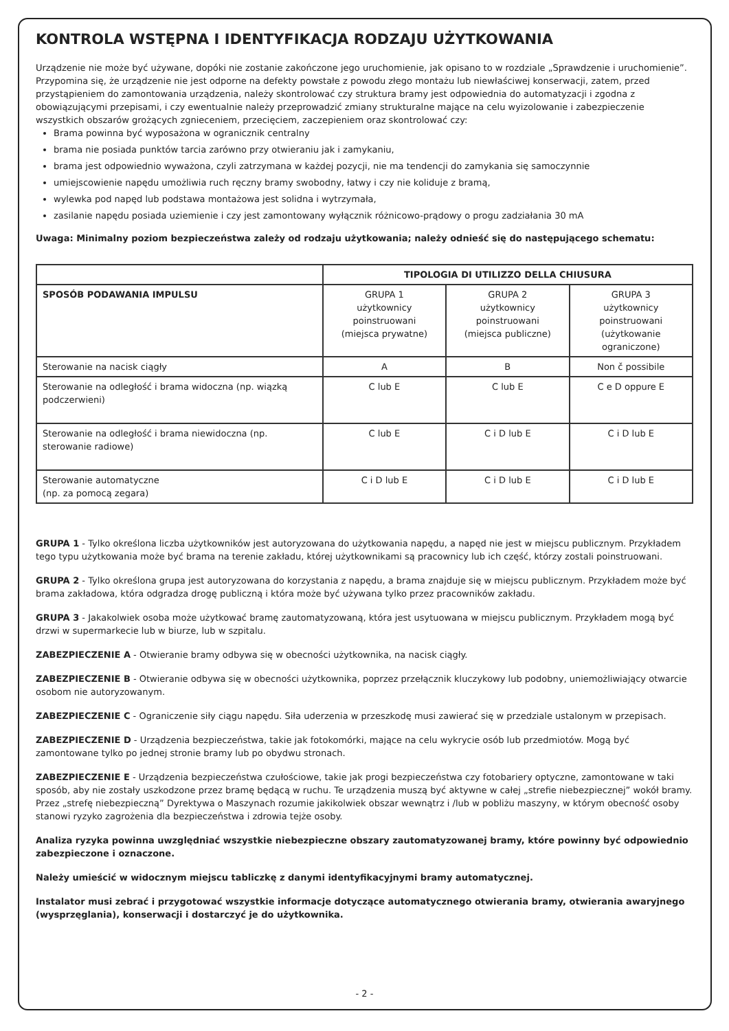KONTROLA WSTĘPNA I IDENTYFIKACJA RODZAJU UŻYTKOWANIA
Urządzenie nie może być używane, dopóki nie zostanie zakończone jego uruchomienie, jak opisano to w rozdziale „Sprawdzenie i uruchomienie”.
Przypomina się, że urządzenie nie jest odporne na defekty powstałe z powodu złego montażu lub niewłaściwej konserwacji, zatem, przed przystąpieniem do zamontowania urządzenia, należy skontrolować czy struktura bramy jest odpowiednia do automatyzacji i zgodna z obowiązującymi przepisami, i czy ewentualnie należy przeprowadzić zmiany strukturalne mające na celu wyizolowanie i zabezpieczenie wszystkich obszarów grożących zgnieceniem, przecięciem, zaczepieniem oraz skontrolować czy:
Brama powinna być wyposażona w ogranicznik centralny
brama nie posiada punktów tarcia zarówno przy otwieraniu jak i zamykaniu,
brama jest odpowiednio wyważona, czyli zatrzymana w każdej pozycji, nie ma tendencji do zamykania się samoczynnie
umiejscowienie napędu umożliwia ruch ręczny bramy swobodny, łatwy i czy nie koliduje z bramą,
wylewka pod napęd lub podstawa montażowa jest solidna i wytrzymała,
zasilanie napędu posiada uziemienie i czy jest zamontowany wyłącznik różnicowo-prądowy o progu zadziałania 30 mA
Uwaga: Minimalny poziom bezpieczeństwa zależy od rodzaju użytkowania; należy odnieść się do następującego schematu:
| | TIPOLOGIA DI UTILIZZO DELLA CHIUSURA | | |
| --- | --- | --- | --- |
| SPOSÓB PODAWANIA IMPULSU | GRUPA 1 użytkownicy poinstruowani (miejsca prywatne) | GRUPA 2 użytkownicy poinstruowani (miejsca publiczne) | GRUPA 3 użytkownicy poinstruowani (użytkowanie ograniczone) |
| Sterowanie na nacisk ciągły | A | B | Non č possibile |
| Sterowanie na odległość i brama widoczna (np. wiązką podczerwieni) | C lub E | C lub E | C e D oppure E |
| Sterowanie na odległość i brama niewidoczna (np. sterowanie radiowe) | C lub E | C i D lub E | C i D lub E |
| Sterowanie automatyczne (np. za pomocą zegara) | C i D lub E | C i D lub E | C i D lub E |
GRUPA 1 - Tylko określona liczba użytkowników jest autoryzowana do użytkowania napędu, a napęd nie jest w miejscu publicznym. Przykładem tego typu użytkowania może być brama na terenie zakładu, której użytkownikami są pracownicy lub ich część, którzy zostali poinstruowani.
GRUPA 2 - Tylko określona grupa jest autoryzowana do korzystania z napędu, a brama znajduje się w miejscu publicznym. Przykładem może być brama zakładowa, która odgradza drogę publiczną i która może być używana tylko przez pracowników zakładu.
GRUPA 3 - Jakakolwiek osoba może użytkować bramę zautomatyzowaną, która jest usytuowana w miejscu publicznym. Przykładem mogą być drzwi w supermarkecie lub w biurze, lub w szpitalu.
ZABEZPIECZENIE A - Otwieranie bramy odbywa się w obecności użytkownika, na nacisk ciągły.
ZABEZPIECZENIE B - Otwieranie odbywa się w obecności użytkownika, poprzez przełącznik kluczykowy lub podobny, uniemożliwiający otwarcie osobom nie autoryzowanym.
ZABEZPIECZENIE C - Ograniczenie siły ciągu napędu. Siła uderzenia w przeszkodę musi zawierać się w przedziale ustalonym w przepisach.
ZABEZPIECZENIE D - Urządzenia bezpieczeństwa, takie jak fotokomórki, mające na celu wykrycie osób lub przedmiotów. Mogą być zamontowane tylko po jednej stronie bramy lub po obydwu stronach.
ZABEZPIECZENIE E - Urządzenia bezpieczeństwa czułościowe, takie jak progi bezpieczeństwa czy fotobariery optyczne, zamontowane w taki sposób, aby nie zostały uszkodzone przez bramę będącą w ruchu. Te urządzenia muszą być aktywne w całej „strefie niebezpiecznej” wokół bramy. Przez „strefę niebezpieczną” Dyrektywa o Maszynach rozumie jakikolwiek obszar wewnątrz i /lub w pobliżu maszyny, w którym obecność osoby stanowi ryzyko zagrożenia dla bezpieczeństwa i zdrowia tejże osoby.
Analiza ryzyka powinna uwzględniać wszystkie niebezpieczne obszary zautomatyzowanej bramy, które powinny być odpowiednio zabezpieczone i oznaczone.
Należy umieścić w widocznym miejscu tabliczkę z danymi identyfikacyjnymi bramy automatycznej.
Instalator musi zebrać i przygotować wszystkie informacje dotyczące automatycznego otwierania bramy, otwierania awaryjnego (wysprzęglania), konserwacji i dostarczyć je do użytkownika.
- 2 -